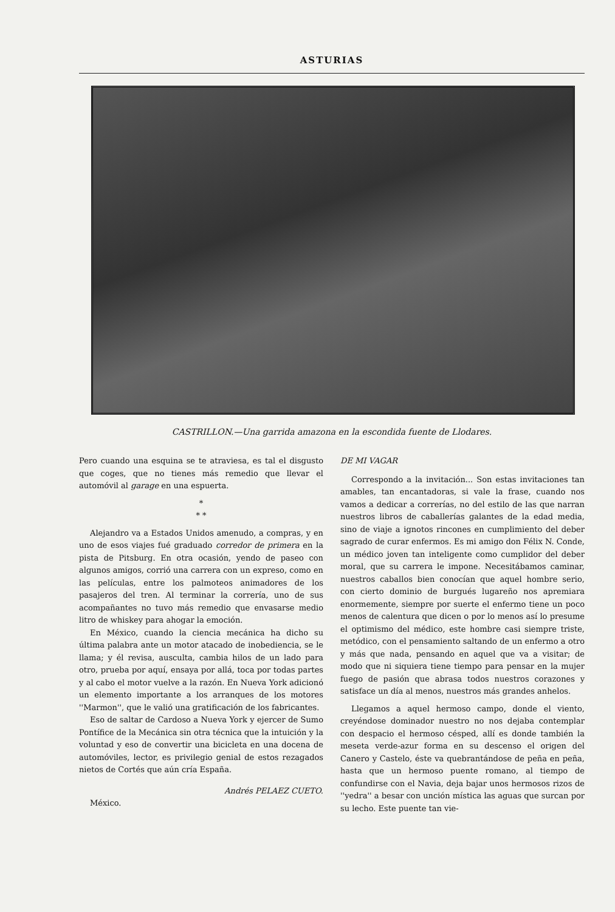ASTURIAS
CASTRILLON.—Una garrida amazona en la escondida fuente de Llodares.
Pero cuando una esquina se te atraviesa, es tal el disgusto que coges, que no tienes más remedio que llevar el automóvil al garage en una espuerta.
*
* *
Alejandro va a Estados Unidos amenudo, a compras, y en uno de esos viajes fué graduado corredor de primera en la pista de Pitsburg. En otra ocasión, yendo de paseo con algunos amigos, corrió una carrera con un expreso, como en las películas, entre los palmoteos animadores de los pasajeros del tren. Al terminar la correría, uno de sus acompañantes no tuvo más remedio que envasarse medio litro de whiskey para ahogar la emoción.
En México, cuando la ciencia mecánica ha dicho su última palabra ante un motor atacado de inobediencia, se le llama; y él revisa, ausculta, cambia hilos de un lado para otro, prueba por aquí, ensaya por allá, toca por todas partes y al cabo el motor vuelve a la razón. En Nueva York adicionó un elemento importante a los arranques de los motores ''Marmon'', que le valió una gratificación de los fabricantes.
Eso de saltar de Cardoso a Nueva York y ejercer de Sumo Pontífice de la Mecánica sin otra técnica que la intuición y la voluntad y eso de convertir una bicicleta en una docena de automóviles, lector, es privilegio genial de estos rezagados nietos de Cortés que aún cría España.
Andrés PELAEZ CUETO.
México.
DE MI VAGAR
Correspondo a la invitación... Son estas invitaciones tan amables, tan encantadoras, si vale la frase, cuando nos vamos a dedicar a correrías, no del estilo de las que narran nuestros libros de caballerías galantes de la edad media, sino de viaje a ignotos rincones en cumplimiento del deber sagrado de curar enfermos. Es mi amigo don Félix N. Conde, un médico joven tan inteligente como cumplidor del deber moral, que su carrera le impone. Necesitábamos caminar, nuestros caballos bien conocían que aquel hombre serio, con cierto dominio de burgués lugareño nos apremiara enormemente, siempre por suerte el enfermo tiene un poco menos de calentura que dicen o por lo menos así lo presume el optimismo del médico, este hombre casi siempre triste, metódico, con el pensamiento saltando de un enfermo a otro y más que nada, pensando en aquel que va a visitar; de modo que ni siquiera tiene tiempo para pensar en la mujer fuego de pasión que abrasa todos nuestros corazones y satisface un día al menos, nuestros más grandes anhelos.
Llegamos a aquel hermoso campo, donde el viento, creyéndose dominador nuestro no nos dejaba contemplar con despacio el hermoso césped, allí es donde también la meseta verde-azur forma en su descenso el origen del Canero y Castelo, éste va quebrantándose de peña en peña, hasta que un hermoso puente romano, al tiempo de confundirse con el Navia, deja bajar unos hermosos rizos de ''yedra'' a besar con unción mística las aguas que surcan por su lecho. Este puente tan vie-